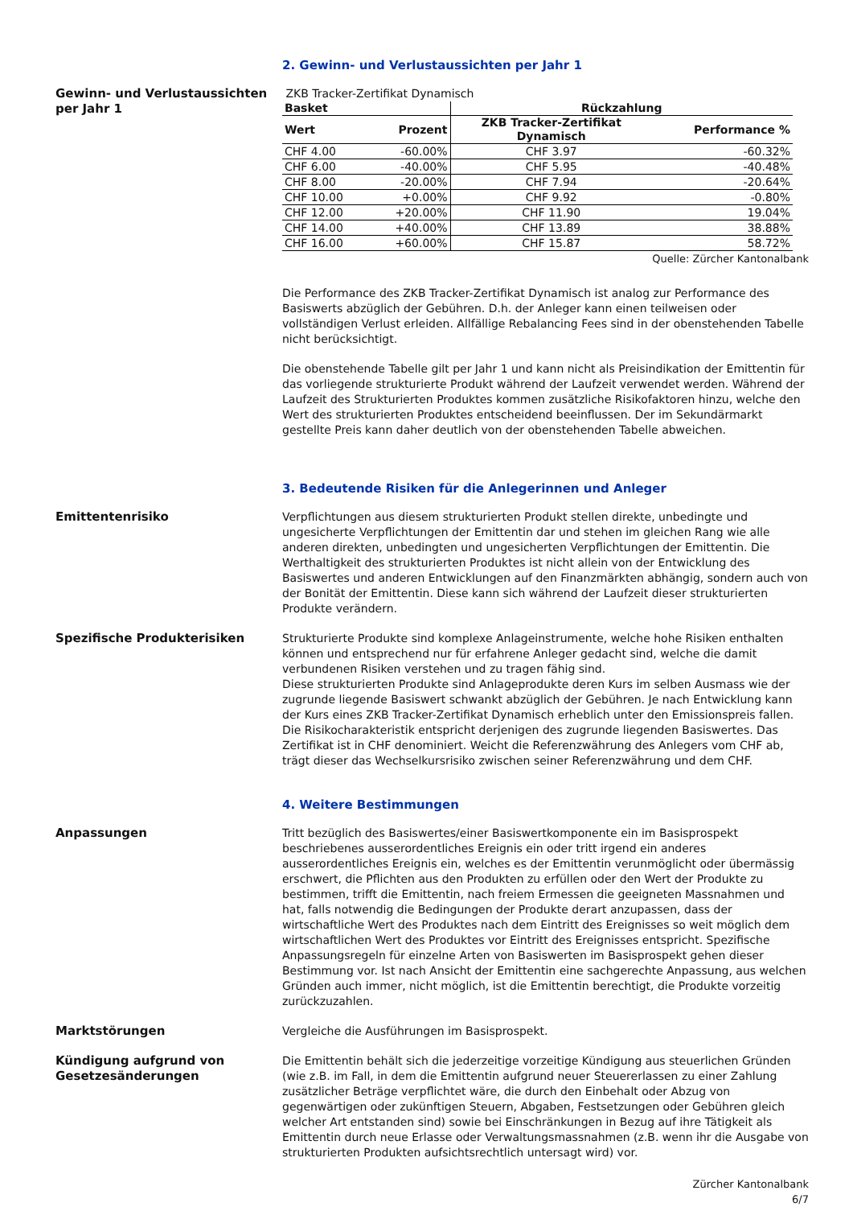2. Gewinn- und Verlustaussichten per Jahr 1
Gewinn- und Verlustaussichten per Jahr 1
ZKB Tracker-Zertifikat Dynamisch
| Basket | | Rückzahlung | |
| --- | --- | --- | --- |
| Wert | Prozent | ZKB Tracker-Zertifikat Dynamisch | Performance % |
| CHF 4.00 | -60.00% | CHF 3.97 | -60.32% |
| CHF 6.00 | -40.00% | CHF 5.95 | -40.48% |
| CHF 8.00 | -20.00% | CHF 7.94 | -20.64% |
| CHF 10.00 | +0.00% | CHF 9.92 | -0.80% |
| CHF 12.00 | +20.00% | CHF 11.90 | 19.04% |
| CHF 14.00 | +40.00% | CHF 13.89 | 38.88% |
| CHF 16.00 | +60.00% | CHF 15.87 | 58.72% |
Quelle: Zürcher Kantonalbank
Die Performance des ZKB Tracker-Zertifikat Dynamisch ist analog zur Performance des Basiswerts abzüglich der Gebühren. D.h. der Anleger kann einen teilweisen oder vollständigen Verlust erleiden. Allfällige Rebalancing Fees sind in der obenstehenden Tabelle nicht berücksichtigt.
Die obenstehende Tabelle gilt per Jahr 1 und kann nicht als Preisindikation der Emittentin für das vorliegende strukturierte Produkt während der Laufzeit verwendet werden. Während der Laufzeit des Strukturierten Produktes kommen zusätzliche Risikofaktoren hinzu, welche den Wert des strukturierten Produktes entscheidend beeinflussen. Der im Sekundärmarkt gestellte Preis kann daher deutlich von der obenstehenden Tabelle abweichen.
3. Bedeutende Risiken für die Anlegerinnen und Anleger
Emittentenrisiko Verpflichtungen aus diesem strukturierten Produkt stellen direkte, unbedingte und ungesicherte Verpflichtungen der Emittentin dar und stehen im gleichen Rang wie alle anderen direkten, unbedingten und ungesicherten Verpflichtungen der Emittentin. Die Werthaltigkeit des strukturierten Produktes ist nicht allein von der Entwicklung des Basiswertes und anderen Entwicklungen auf den Finanzmärkten abhängig, sondern auch von der Bonität der Emittentin. Diese kann sich während der Laufzeit dieser strukturierten Produkte verändern.
Spezifische Produkterisiken Strukturierte Produkte sind komplexe Anlageinstrumente, welche hohe Risiken enthalten können und entsprechend nur für erfahrene Anleger gedacht sind, welche die damit verbundenen Risiken verstehen und zu tragen fähig sind.
Diese strukturierten Produkte sind Anlageprodukte deren Kurs im selben Ausmass wie der zugrunde liegende Basiswert schwankt abzüglich der Gebühren. Je nach Entwicklung kann der Kurs eines ZKB Tracker-Zertifikat Dynamisch erheblich unter den Emissionspreis fallen. Die Risikocharakteristik entspricht derjenigen des zugrunde liegenden Basiswertes. Das Zertifikat ist in CHF denominiert. Weicht die Referenzwährung des Anlegers vom CHF ab, trägt dieser das Wechselkursrisiko zwischen seiner Referenzwährung und dem CHF.
4. Weitere Bestimmungen
Anpassungen Tritt bezüglich des Basiswertes/einer Basiswertkomponente ein im Basisprospekt beschriebenes ausserordentliches Ereignis ein oder tritt irgend ein anderes ausserordentliches Ereignis ein, welches es der Emittentin verunmöglicht oder übermässig erschwert, die Pflichten aus den Produkten zu erfüllen oder den Wert der Produkte zu bestimmen, trifft die Emittentin, nach freiem Ermessen die geeigneten Massnahmen und hat, falls notwendig die Bedingungen der Produkte derart anzupassen, dass der wirtschaftliche Wert des Produktes nach dem Eintritt des Ereignisses so weit möglich dem wirtschaftlichen Wert des Produktes vor Eintritt des Ereignisses entspricht. Spezifische Anpassungsregeln für einzelne Arten von Basiswerten im Basisprospekt gehen dieser Bestimmung vor. Ist nach Ansicht der Emittentin eine sachgerechte Anpassung, aus welchen Gründen auch immer, nicht möglich, ist die Emittentin berechtigt, die Produkte vorzeitig zurückzuzahlen.
Marktstörungen Vergleiche die Ausführungen im Basisprospekt.
Kündigung aufgrund von Gesetzesänderungen
Die Emittentin behält sich die jederzeitige vorzeitige Kündigung aus steuerlichen Gründen (wie z.B. im Fall, in dem die Emittentin aufgrund neuer Steuererlassen zu einer Zahlung zusätzlicher Beträge verpflichtet wäre, die durch den Einbehalt oder Abzug von gegenwärtigen oder zukünftigen Steuern, Abgaben, Festsetzungen oder Gebühren gleich welcher Art entstanden sind) sowie bei Einschränkungen in Bezug auf ihre Tätigkeit als Emittentin durch neue Erlasse oder Verwaltungsmassnahmen (z.B. wenn ihr die Ausgabe von strukturierten Produkten aufsichtsrechtlich untersagt wird) vor.
Zürcher Kantonalbank
6/7